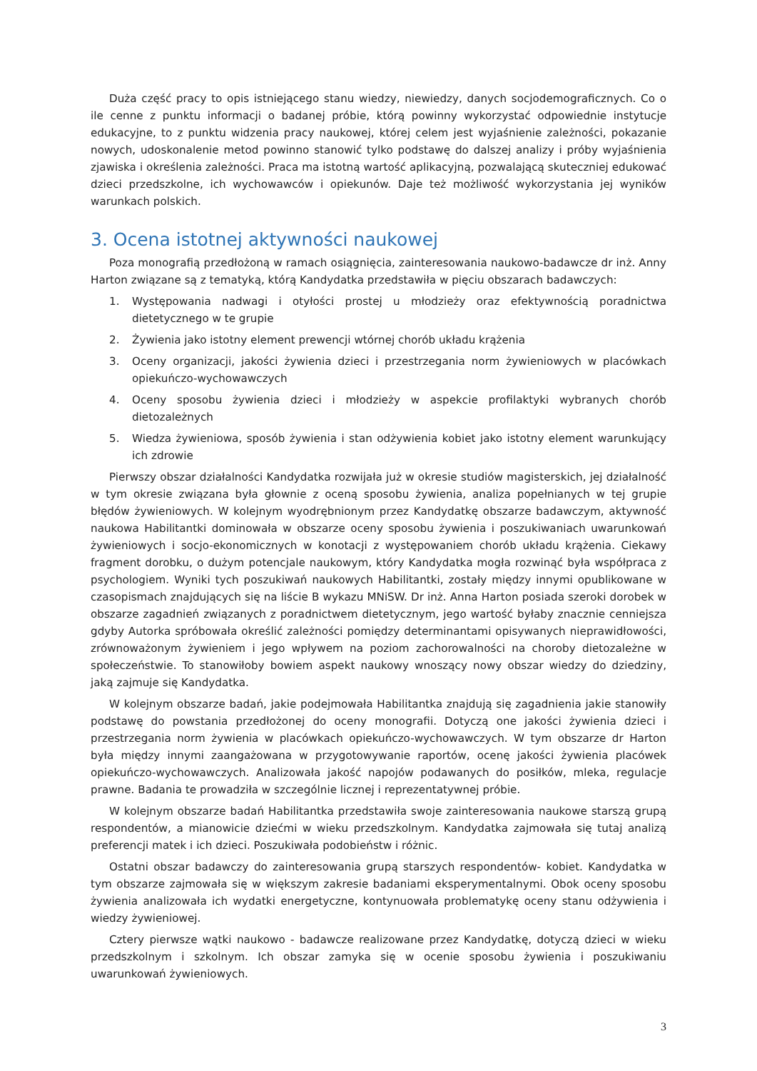Duża część pracy to opis istniejącego stanu wiedzy, niewiedzy, danych socjodemograficznych. Co o ile cenne z punktu informacji o badanej próbie, którą powinny wykorzystać odpowiednie instytucje edukacyjne, to z punktu widzenia pracy naukowej, której celem jest wyjaśnienie zależności, pokazanie nowych, udoskonalenie metod powinno stanowić tylko podstawę do dalszej analizy i próby wyjaśnienia zjawiska i określenia zależności. Praca ma istotną wartość aplikacyjną, pozwalającą skuteczniej edukować dzieci przedszkolne, ich wychowawców i opiekunów. Daje też możliwość wykorzystania jej wyników warunkach polskich.
3. Ocena istotnej aktywności naukowej
Poza monografią przedłożoną w ramach osiągnięcia, zainteresowania naukowo-badawcze dr inż. Anny Harton związane są z tematyką, którą Kandydatka przedstawiła w pięciu obszarach badawczych:
1. Występowania nadwagi i otyłości prostej u młodzieży oraz efektywnością poradnictwa dietetycznego w te grupie
2. Żywienia jako istotny element prewencji wtórnej chorób układu krążenia
3. Oceny organizacji, jakości żywienia dzieci i przestrzegania norm żywieniowych w placówkach opiekuńczo-wychowawczych
4. Oceny sposobu żywienia dzieci i młodzieży w aspekcie profilaktyki wybranych chorób dietozależnych
5. Wiedza żywieniowa, sposób żywienia i stan odżywienia kobiet jako istotny element warunkujący ich zdrowie
Pierwszy obszar działalności Kandydatka rozwijała już w okresie studiów magisterskich, jej działalność w tym okresie związana była głownie z oceną sposobu żywienia, analiza popełnianych w tej grupie błędów żywieniowych. W kolejnym wyodrębnionym przez Kandydatkę obszarze badawczym, aktywność naukowa Habilitantki dominowała w obszarze oceny sposobu żywienia i poszukiwaniach uwarunkowań żywieniowych i socjo-ekonomicznych w konotacji z występowaniem chorób układu krążenia. Ciekawy fragment dorobku, o dużym potencjale naukowym, który Kandydatka mogła rozwinąć była współpraca z psychologiem. Wyniki tych poszukiwań naukowych Habilitantki, zostały między innymi opublikowane w czasopismach znajdujących się na liście B wykazu MNiSW. Dr inż. Anna Harton posiada szeroki dorobek w obszarze zagadnień związanych z poradnictwem dietetycznym, jego wartość byłaby znacznie cenniejsza gdyby Autorka spróbowała określić zależności pomiędzy determinantami opisywanych nieprawidłowości, zrównoważonym żywieniem i jego wpływem na poziom zachorowalności na choroby dietozależne w społeczeństwie. To stanowiłoby bowiem aspekt naukowy wnoszący nowy obszar wiedzy do dziedziny, jaką zajmuje się Kandydatka.
W kolejnym obszarze badań, jakie podejmowała Habilitantka znajdują się zagadnienia jakie stanowiły podstawę do powstania przedłożonej do oceny monografii. Dotyczą one jakości żywienia dzieci i przestrzegania norm żywienia w placówkach opiekuńczo-wychowawczych. W tym obszarze dr Harton była między innymi zaangażowana w przygotowywanie raportów, ocenę jakości żywienia placówek opiekuńczo-wychowawczych. Analizowała jakość napojów podawanych do posiłków, mleka, regulacje prawne. Badania te prowadziła w szczególnie licznej i reprezentatywnej próbie.
W kolejnym obszarze badań Habilitantka przedstawiła swoje zainteresowania naukowe starszą grupą respondentów, a mianowicie dziećmi w wieku przedszkolnym. Kandydatka zajmowała się tutaj analizą preferencji matek i ich dzieci. Poszukiwała podobieństw i różnic.
Ostatni obszar badawczy do zainteresowania grupą starszych respondentów- kobiet. Kandydatka w tym obszarze zajmowała się w większym zakresie badaniami eksperymentalnymi. Obok oceny sposobu żywienia analizowała ich wydatki energetyczne, kontynuowała problematykę oceny stanu odżywienia i wiedzy żywieniowej.
Cztery pierwsze wątki naukowo - badawcze realizowane przez Kandydatkę, dotyczą dzieci w wieku przedszkolnym i szkolnym. Ich obszar zamyka się w ocenie sposobu żywienia i poszukiwaniu uwarunkowań żywieniowych.
3